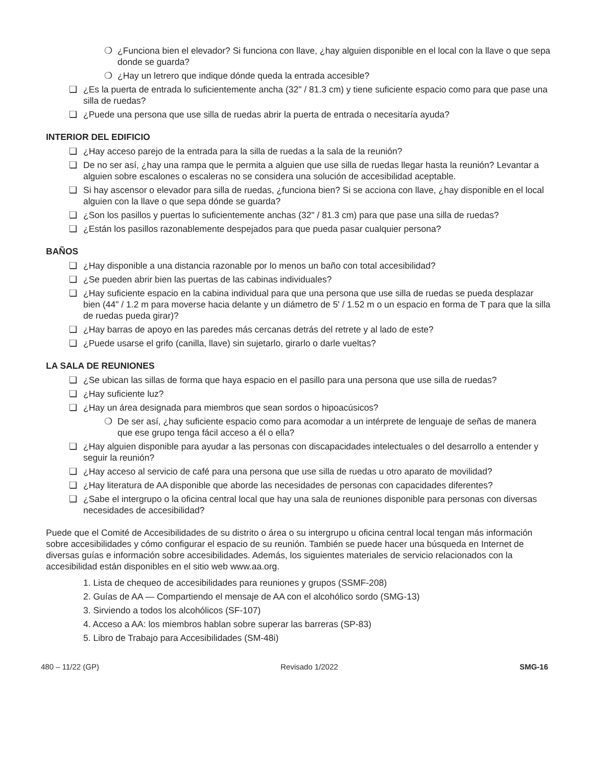❍ ¿Funciona bien el elevador? Si funciona con llave, ¿hay alguien disponible en el local con la llave o que sepa donde se guarda?
❍ ¿Hay un letrero que indique dónde queda la entrada accesible?
❏ ¿Es la puerta de entrada lo suficientemente ancha (32" / 81.3 cm) y tiene suficiente espacio como para que pase una silla de ruedas?
❏ ¿Puede una persona que use silla de ruedas abrir la puerta de entrada o necesitaría ayuda?
INTERIOR DEL EDIFICIO
❏ ¿Hay acceso parejo de la entrada para la silla de ruedas a la sala de la reunión?
❏ De no ser así, ¿hay una rampa que le permita a alguien que use silla de ruedas llegar hasta la reunión? Levantar a alguien sobre escalones o escaleras no se considera una solución de accesibilidad aceptable.
❏ Si hay ascensor o elevador para silla de ruedas, ¿funciona bien? Si se acciona con llave, ¿hay disponible en el local alguien con la llave o que sepa dónde se guarda?
❏ ¿Son los pasillos y puertas lo suficientemente anchas (32" / 81.3 cm) para que pase una silla de ruedas?
❏ ¿Están los pasillos razonablemente despejados para que pueda pasar cualquier persona?
BAÑOS
❏ ¿Hay disponible a una distancia razonable por lo menos un baño con total accesibilidad?
❏ ¿Se pueden abrir bien las puertas de las cabinas individuales?
❏ ¿Hay suficiente espacio en la cabina individual para que una persona que use silla de ruedas se pueda desplazar bien (44" / 1.2 m para moverse hacia delante y un diámetro de 5' / 1.52 m o un espacio en forma de T para que la silla de ruedas pueda girar)?
❏ ¿Hay barras de apoyo en las paredes más cercanas detrás del retrete y al lado de este?
❏ ¿Puede usarse el grifo (canilla, llave) sin sujetarlo, girarlo o darle vueltas?
LA SALA DE REUNIONES
❏ ¿Se ubican las sillas de forma que haya espacio en el pasillo para una persona que use silla de ruedas?
❏ ¿Hay suficiente luz?
❏ ¿Hay un área designada para miembros que sean sordos o hipoacúsicos?
❍ De ser así, ¿hay suficiente espacio como para acomodar a un intérprete de lenguaje de señas de manera que ese grupo tenga fácil acceso a él o ella?
❏ ¿Hay alguien disponible para ayudar a las personas con discapacidades intelectuales o del desarrollo a entender y seguir la reunión?
❏ ¿Hay acceso al servicio de café para una persona que use silla de ruedas u otro aparato de movilidad?
❏ ¿Hay literatura de AA disponible que aborde las necesidades de personas con capacidades diferentes?
❏ ¿Sabe el intergrupo o la oficina central local que hay una sala de reuniones disponible para personas con diversas necesidades de accesibilidad?
Puede que el Comité de Accesibilidades de su distrito o área o su intergrupo u oficina central local tengan más información sobre accesibilidades y cómo configurar el espacio de su reunión. También se puede hacer una búsqueda en Internet de diversas guías e información sobre accesibilidades. Además, los siguientes materiales de servicio relacionados con la accesibilidad están disponibles en el sitio web www.aa.org.
1. Lista de chequeo de accesibilidades para reuniones y grupos (SSMF-208)
2. Guías de AA — Compartiendo el mensaje de AA con el alcohólico sordo (SMG-13)
3. Sirviendo a todos los alcohólicos (SF-107)
4. Acceso a AA: los miembros hablan sobre superar las barreras (SP-83)
5. Libro de Trabajo para Accesibilidades (SM-48i)
480 – 11/22 (GP) Revisado 1/2022 SMG-16